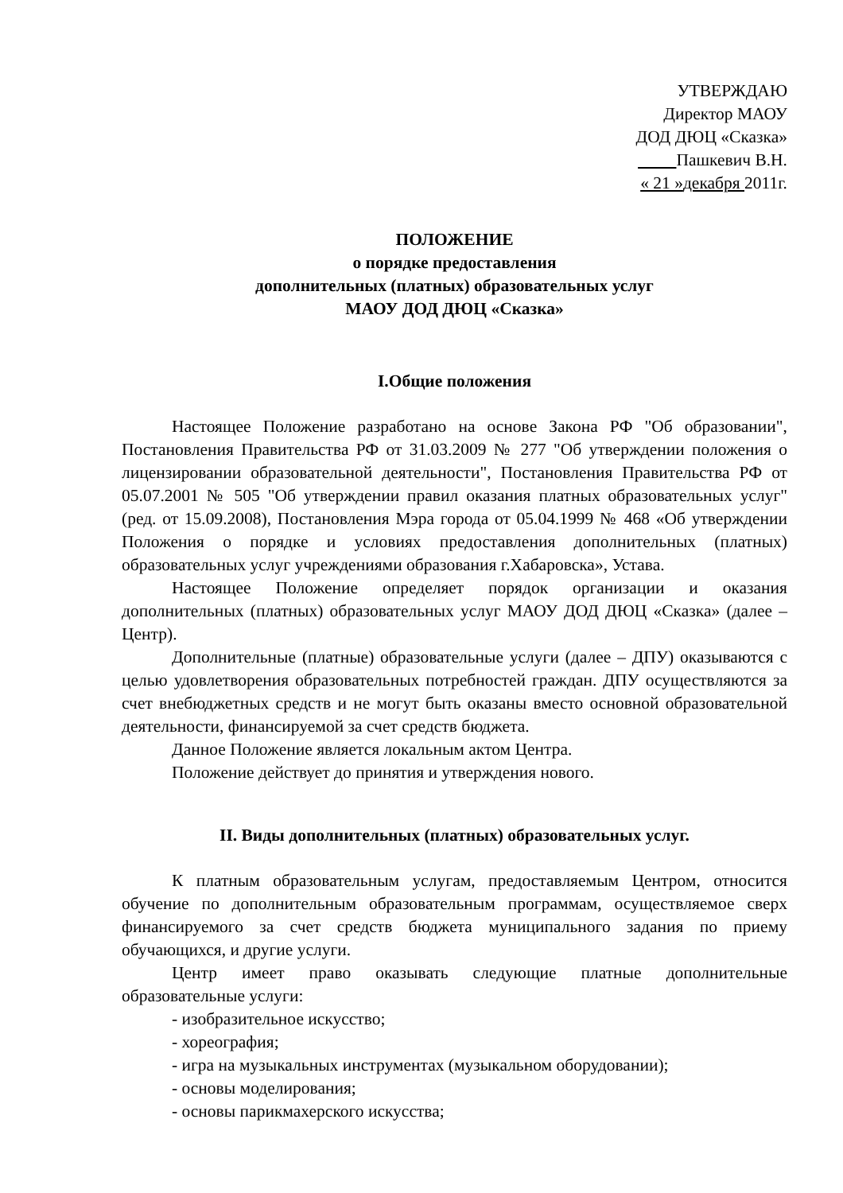УТВЕРЖДАЮ
Директор МАОУ
ДОД ДЮЦ «Сказка»
Пашкевич В.Н.
« 21 »декабря 2011г.
ПОЛОЖЕНИЕ
о порядке предоставления
дополнительных (платных) образовательных услуг
МАОУ ДОД ДЮЦ «Сказка»
I.Общие положения
Настоящее Положение разработано на основе Закона РФ "Об образовании", Постановления Правительства РФ от 31.03.2009 № 277 "Об утверждении положения о лицензировании образовательной деятельности", Постановления Правительства РФ от 05.07.2001 № 505 "Об утверждении правил оказания платных образовательных услуг" (ред. от 15.09.2008), Постановления Мэра города от 05.04.1999 № 468 «Об утверждении Положения о порядке и условиях предоставления дополнительных (платных) образовательных услуг учреждениями образования г.Хабаровска», Устава.
Настоящее Положение определяет порядок организации и оказания дополнительных (платных) образовательных услуг МАОУ ДОД ДЮЦ «Сказка» (далее – Центр).
Дополнительные (платные) образовательные услуги (далее – ДПУ) оказываются с целью удовлетворения образовательных потребностей граждан. ДПУ осуществляются за счет внебюджетных средств и не могут быть оказаны вместо основной образовательной деятельности, финансируемой за счет средств бюджета.
Данное Положение является локальным актом Центра.
Положение действует до принятия и утверждения нового.
II. Виды дополнительных (платных) образовательных услуг.
К платным образовательным услугам, предоставляемым Центром, относится обучение по дополнительным образовательным программам, осуществляемое сверх финансируемого за счет средств бюджета муниципального задания по приему обучающихся, и другие услуги.
Центр имеет право оказывать следующие платные дополнительные образовательные услуги:
- изобразительное искусство;
- хореография;
- игра на музыкальных инструментах (музыкальном оборудовании);
- основы моделирования;
- основы парикмахерского искусства;